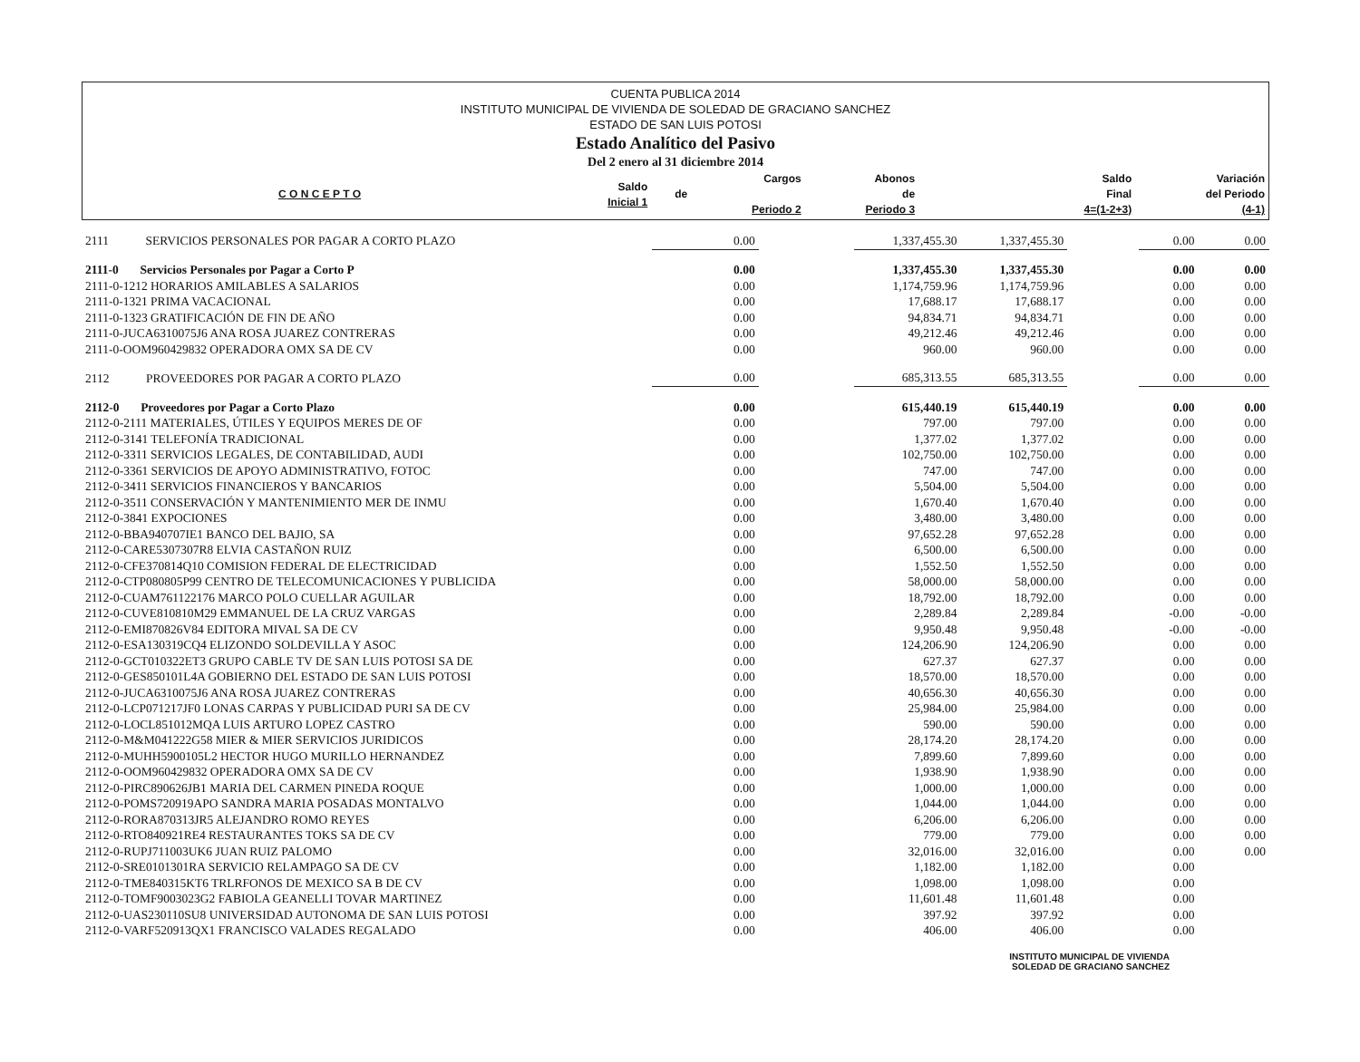CUENTA PUBLICA 2014
INSTITUTO MUNICIPAL DE VIVIENDA DE SOLEDAD DE GRACIANO SANCHEZ
ESTADO DE SAN LUIS POTOSI
Estado Analítico del Pasivo
Del 2 enero al 31 diciembre 2014
| C O N C E P T O | Saldo Inicial 1 | de | Cargos Periodo 2 | Abonos de Periodo 3 | | Saldo Final 4=(1-2+3) | Variación del Periodo (4-1) |
| --- | --- | --- | --- | --- | --- | --- | --- |
| 2111 SERVICIOS PERSONALES POR PAGAR A CORTO PLAZO | 0.00 | | 1,337,455.30 | 1,337,455.30 | | 0.00 | 0.00 |
| 2111-0 Servicios Personales por Pagar a Corto P | 0.00 | | 1,337,455.30 | 1,337,455.30 | | 0.00 | 0.00 |
| 2111-0-1212 HORARIOS AMILABLES A SALARIOS | 0.00 | | 1,174,759.96 | 1,174,759.96 | | 0.00 | 0.00 |
| 2111-0-1321 PRIMA VACACIONAL | 0.00 | | 17,688.17 | 17,688.17 | | 0.00 | 0.00 |
| 2111-0-1323 GRATIFICACIÓN DE FIN DE AÑO | 0.00 | | 94,834.71 | 94,834.71 | | 0.00 | 0.00 |
| 2111-0-JUCA6310075J6 ANA ROSA JUAREZ CONTRERAS | 0.00 | | 49,212.46 | 49,212.46 | | 0.00 | 0.00 |
| 2111-0-OOM960429832 OPERADORA OMX SA DE CV | 0.00 | | 960.00 | 960.00 | | 0.00 | 0.00 |
| 2112 PROVEEDORES POR PAGAR A CORTO PLAZO | 0.00 | | 685,313.55 | 685,313.55 | | 0.00 | 0.00 |
| 2112-0 Proveedores por Pagar a Corto Plazo | 0.00 | | 615,440.19 | 615,440.19 | | 0.00 | 0.00 |
| 2112-0-2111 MATERIALES, ÚTILES Y EQUIPOS MERES DE OF | 0.00 | | 797.00 | 797.00 | | 0.00 | 0.00 |
| 2112-0-3141 TELEFONÍA TRADICIONAL | 0.00 | | 1,377.02 | 1,377.02 | | 0.00 | 0.00 |
| 2112-0-3311 SERVICIOS LEGALES, DE CONTABILIDAD, AUDI | 0.00 | | 102,750.00 | 102,750.00 | | 0.00 | 0.00 |
| 2112-0-3361 SERVICIOS DE APOYO ADMINISTRATIVO, FOTOC | 0.00 | | 747.00 | 747.00 | | 0.00 | 0.00 |
| 2112-0-3411 SERVICIOS FINANCIEROS Y BANCARIOS | 0.00 | | 5,504.00 | 5,504.00 | | 0.00 | 0.00 |
| 2112-0-3511 CONSERVACIÓN Y MANTENIMIENTO MER DE INMU | 0.00 | | 1,670.40 | 1,670.40 | | 0.00 | 0.00 |
| 2112-0-3841 EXPOCIONES | 0.00 | | 3,480.00 | 3,480.00 | | 0.00 | 0.00 |
| 2112-0-BBA940707IE1 BANCO DEL BAJIO, SA | 0.00 | | 97,652.28 | 97,652.28 | | 0.00 | 0.00 |
| 2112-0-CARE5307307R8 ELVIA CASTAÑON RUIZ | 0.00 | | 6,500.00 | 6,500.00 | | 0.00 | 0.00 |
| 2112-0-CFE370814Q10 COMISION FEDERAL DE ELECTRICIDAD | 0.00 | | 1,552.50 | 1,552.50 | | 0.00 | 0.00 |
| 2112-0-CTP080805P99 CENTRO DE TELECOMUNICACIONES Y PUBLICIDA | 0.00 | | 58,000.00 | 58,000.00 | | 0.00 | 0.00 |
| 2112-0-CUAM761122176 MARCO POLO CUELLAR AGUILAR | 0.00 | | 18,792.00 | 18,792.00 | | 0.00 | 0.00 |
| 2112-0-CUVE810810M29 EMMANUEL DE LA CRUZ VARGAS | 0.00 | | 2,289.84 | 2,289.84 | | -0.00 | -0.00 |
| 2112-0-EMI870826V84 EDITORA MIVAL SA DE CV | 0.00 | | 9,950.48 | 9,950.48 | | -0.00 | -0.00 |
| 2112-0-ESA130319CQ4 ELIZONDO SOLDEVILLA Y ASOC | 0.00 | | 124,206.90 | 124,206.90 | | 0.00 | 0.00 |
| 2112-0-GCT010322ET3 GRUPO CABLE TV DE SAN LUIS POTOSI SA DE | 0.00 | | 627.37 | 627.37 | | 0.00 | 0.00 |
| 2112-0-GES850101L4A GOBIERNO DEL ESTADO DE SAN LUIS POTOSI | 0.00 | | 18,570.00 | 18,570.00 | | 0.00 | 0.00 |
| 2112-0-JUCA6310075J6 ANA ROSA JUAREZ CONTRERAS | 0.00 | | 40,656.30 | 40,656.30 | | 0.00 | 0.00 |
| 2112-0-LCP071217JF0 LONAS CARPAS Y PUBLICIDAD PURI SA DE CV | 0.00 | | 25,984.00 | 25,984.00 | | 0.00 | 0.00 |
| 2112-0-LOCL851012MQA LUIS ARTURO LOPEZ CASTRO | 0.00 | | 590.00 | 590.00 | | 0.00 | 0.00 |
| 2112-0-M&M041222G58 MIER & MIER SERVICIOS JURIDICOS | 0.00 | | 28,174.20 | 28,174.20 | | 0.00 | 0.00 |
| 2112-0-MUHH5900105L2 HECTOR HUGO MURILLO HERNANDEZ | 0.00 | | 7,899.60 | 7,899.60 | | 0.00 | 0.00 |
| 2112-0-OOM960429832 OPERADORA OMX SA DE CV | 0.00 | | 1,938.90 | 1,938.90 | | 0.00 | 0.00 |
| 2112-0-PIRC890626JB1 MARIA DEL CARMEN PINEDA ROQUE | 0.00 | | 1,000.00 | 1,000.00 | | 0.00 | 0.00 |
| 2112-0-POMS720919APO SANDRA MARIA POSADAS MONTALVO | 0.00 | | 1,044.00 | 1,044.00 | | 0.00 | 0.00 |
| 2112-0-RORA870313JR5 ALEJANDRO ROMO REYES | 0.00 | | 6,206.00 | 6,206.00 | | 0.00 | 0.00 |
| 2112-0-RTO840921RE4 RESTAURANTES TOKS SA DE CV | 0.00 | | 779.00 | 779.00 | | 0.00 | 0.00 |
| 2112-0-RUPJ711003UK6 JUAN RUIZ PALOMO | 0.00 | | 32,016.00 | 32,016.00 | | 0.00 | 0.00 |
| 2112-0-SRE0101301RA SERVICIO RELAMPAGO SA DE CV | 0.00 | | 1,182.00 | 1,182.00 | | 0.00 | |
| 2112-0-TME840315KT6 TRLRFONOS DE MEXICO SA B DE CV | 0.00 | | 1,098.00 | 1,098.00 | | 0.00 | |
| 2112-0-TOMF9003023G2 FABIOLA GEANELLI TOVAR MARTINEZ | 0.00 | | 11,601.48 | 11,601.48 | | 0.00 | |
| 2112-0-UAS230110SU8 UNIVERSIDAD AUTONOMA DE SAN LUIS POTOSI | 0.00 | | 397.92 | 397.92 | | 0.00 | |
| 2112-0-VARF520913QX1 FRANCISCO VALADES REGALADO | 0.00 | | 406.00 | 406.00 | | 0.00 | |
INSTITUTO MUNICIPAL DE VIVIENDA
SOLEDAD DE GRACIANO SANCHEZ